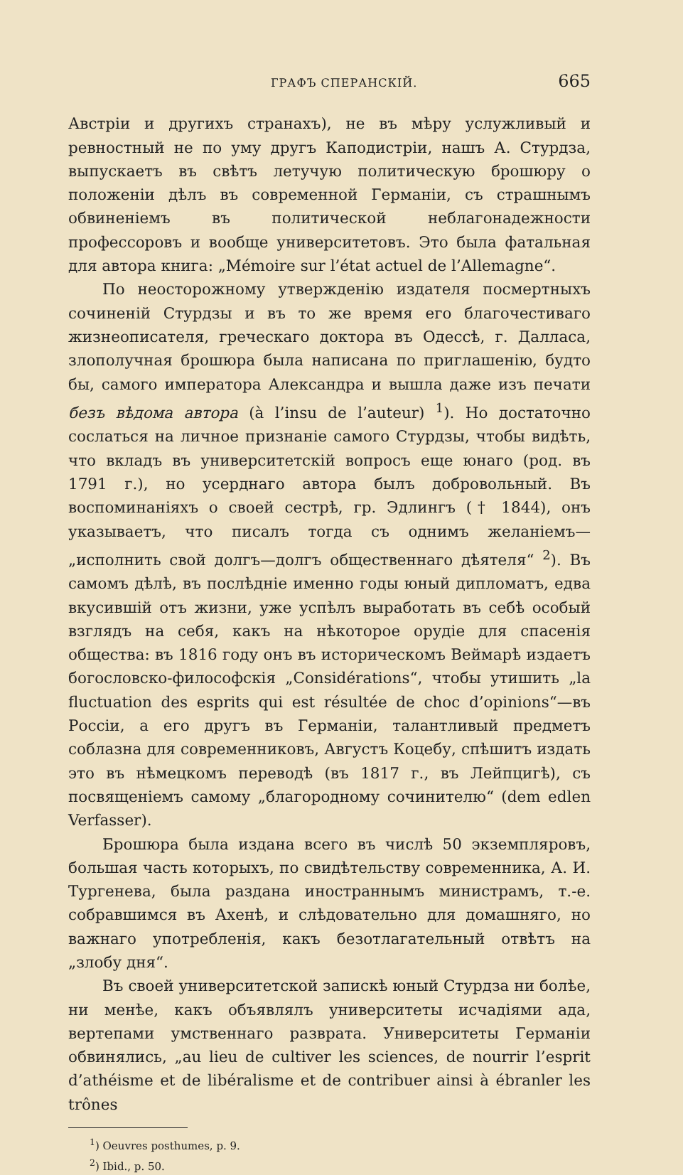ГРАФЪ СПЕРАНСКІЙ. 665
Австріи и другихъ странахъ), не въ мѣру услужливый и ревностный не по уму другъ Каподистріи, нашъ А. Стурдза, выпускаетъ въ свѣтъ летучую политическую брошюру о положеніи дѣлъ въ современной Германіи, съ страшнымъ обвиненіемъ въ политической неблагонадежности профессоровъ и вообще университетовъ. Это была фатальная для автора книга: „Mémoire sur l’état actuel de l’Allemagne“.
По неосторожному утвержденію издателя посмертныхъ сочиненій Стурдзы и въ то же время его благочестиваго жизнеописателя, греческаго доктора въ Одессѣ, г. Далласа, злополучная брошюра была написана по приглашенію, будто бы, самого императора Александра и вышла даже изъ печати безъ вѣдома автора (à l’insu de l’auteur) <sup>1</sup>). Но достаточно сослаться на личное признаніе самого Стурдзы, чтобы видѣть, что вкладъ въ университетскій вопросъ еще юнаго (род. въ 1791 г.), но усерднаго автора былъ добровольный. Въ воспоминаніяхъ о своей сестрѣ, гр. Эдлингъ († 1844), онъ указываетъ, что писалъ тогда съ однимъ желаніемъ—„исполнить свой долгъ—долгъ общественнаго дѣятеля“ <sup>2</sup>). Въ самомъ дѣлѣ, въ послѣдніе именно годы юный дипломатъ, едва вкусившій отъ жизни, уже успѣлъ выработать въ себѣ особый взглядъ на себя, какъ на нѣкоторое орудіе для спасенія общества: въ 1816 году онъ въ историческомъ Веймарѣ издаетъ богословско-философскія „Considérations“, чтобы утишить „la fluctuation des esprits qui est résultée de choc d’opinions“—въ Россіи, а его другъ въ Германіи, талантливый предметъ соблазна для современниковъ, Августъ Коцебу, спѣшитъ издать это въ нѣмецкомъ переводѣ (въ 1817 г., въ Лейпцигѣ), съ посвященіемъ самому „благородному сочинителю“ (dem edlen Verfasser).
Брошюра была издана всего въ числѣ 50 экземпляровъ, большая часть которыхъ, по свидѣтельству современника, А. И. Тургенева, была раздана иностраннымъ министрамъ, т.-е. собравшимся въ Ахенѣ, и слѣдовательно для домашняго, но важнаго употребленія, какъ безотлагательный отвѣтъ на „злобу дня“.
Въ своей университетской запискѣ юный Стурдза ни болѣе, ни менѣе, какъ объявлялъ университеты исчадіями ада, вертепами умственнаго разврата. Университеты Германіи обвинялись, „au lieu de cultiver les sciences, de nourrir l’esprit d’athéisme et de libéralisme et de contribuer ainsi à ébranler les trônes
<sup>1</sup>) Oeuvres posthumes, p. 9.
<sup>2</sup>) Ibid., p. 50.